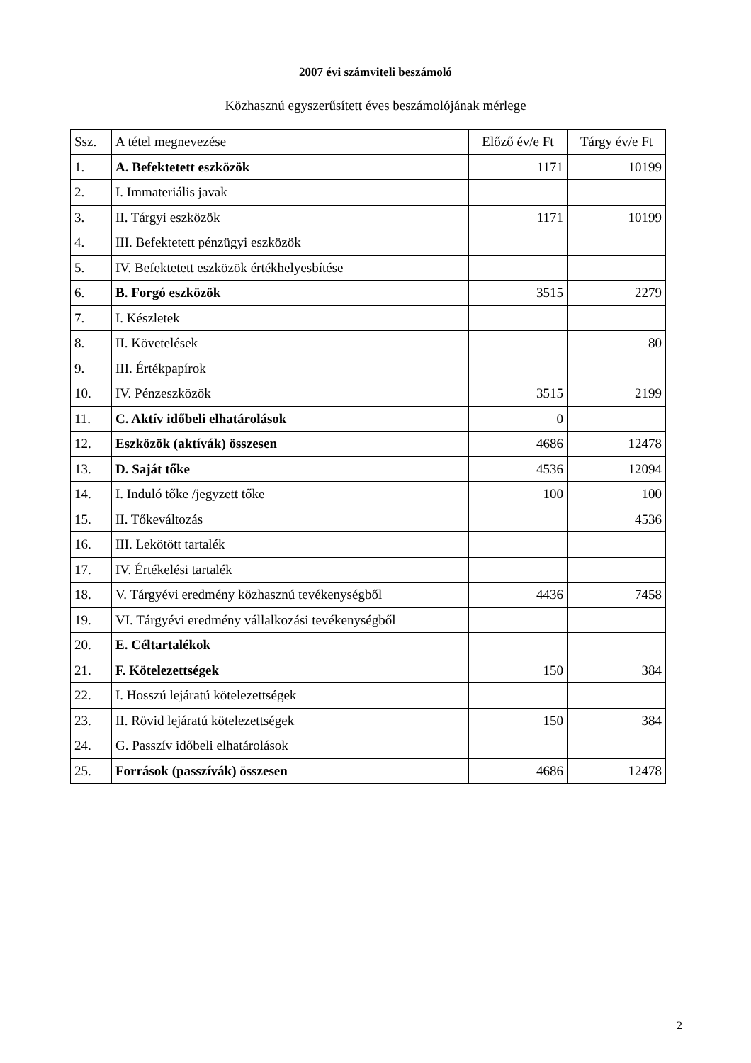2007 évi számviteli beszámoló
Közhasznú egyszerűsített éves beszámolójának mérlege
| Ssz. | A tétel megnevezése | Előző év/e Ft | Tárgy év/e Ft |
| --- | --- | --- | --- |
| 1. | A. Befektetett eszközök | 1171 | 10199 |
| 2. | I. Immateriális javak | | |
| 3. | II. Tárgyi eszközök | 1171 | 10199 |
| 4. | III. Befektetett pénzügyi eszközök | | |
| 5. | IV. Befektetett eszközök értékhelyesbítése | | |
| 6. | B. Forgó eszközök | 3515 | 2279 |
| 7. | I. Készletek | | |
| 8. | II. Követelések | | 80 |
| 9. | III. Értékpapírok | | |
| 10. | IV. Pénzeszközök | 3515 | 2199 |
| 11. | C. Aktív időbeli elhatárolások | 0 | |
| 12. | Eszközök (aktívák) összesen | 4686 | 12478 |
| 13. | D. Saját tőke | 4536 | 12094 |
| 14. | I. Induló tőke /jegyzett tőke | 100 | 100 |
| 15. | II. Tőkeváltozás | | 4536 |
| 16. | III. Lekötött tartalék | | |
| 17. | IV. Értékelési tartalék | | |
| 18. | V. Tárgyévi eredmény közhasznú tevékenységből | 4436 | 7458 |
| 19. | VI. Tárgyévi eredmény vállalkozási tevékenységből | | |
| 20. | E. Céltartalékok | | |
| 21. | F. Kötelezettségek | 150 | 384 |
| 22. | I. Hosszú lejáratú kötelezettségek | | |
| 23. | II. Rövid lejáratú kötelezettségek | 150 | 384 |
| 24. | G. Passzív időbeli elhatárolások | | |
| 25. | Források (passzívák) összesen | 4686 | 12478 |
2